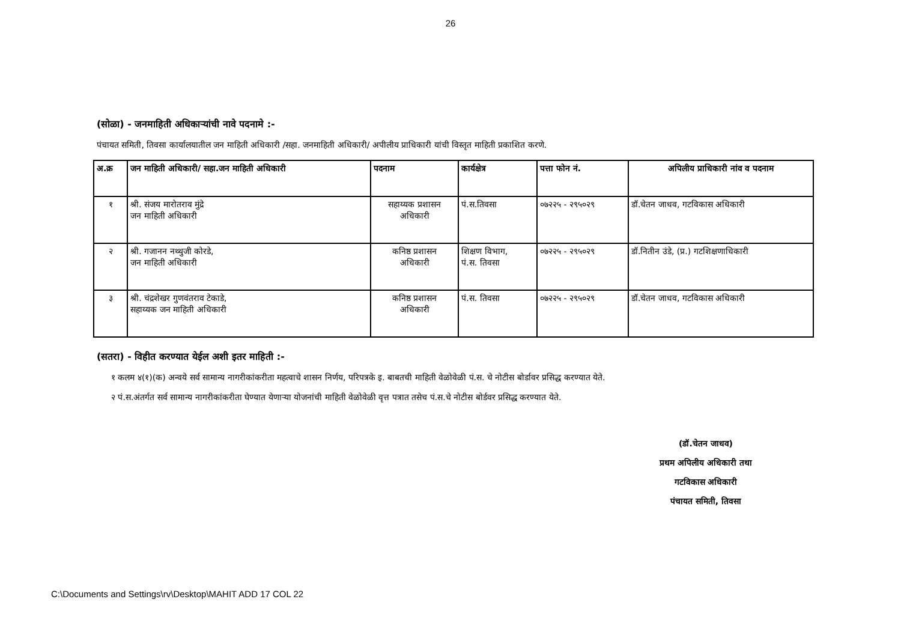26
(सोळा) - जनमाहिती अधिकाऱ्यांची नावे पदनामे :-
पंचायत समिती, तिवसा कार्यालयातील जन माहिती अधिकारी /सहा. जनमाहिती अधिकारी/ अपीलीय प्राधिकारी यांची विस्तृत माहिती प्रकाशित करणे.
| अ.क्र | जन माहिती अधिकारी/ सहा.जन माहिती अधिकारी | पदनाम | कार्यक्षेत्र | पत्ता फोन नं. | अपिलीय प्राधिकारी नांव व पदनाम |
| --- | --- | --- | --- | --- | --- |
| १ | श्री. संजय मारोतराव मुंद्रे जन माहिती अधिकारी | सहाय्यक प्रशासन अधिकारी | पं.स.तिवसा | ०७२२५ - २९५०२९ | डॉ.चेतन जाधव, गटविकास अधिकारी |
| २ | श्री. गजानन नथ्थुजी कोरडे, जन माहिती अधिकारी | कनिष्ठ प्रशासन अधिकारी | शिक्षण विभाग, पं.स. तिवसा | ०७२२५ - २९५०२९ | डॉ.नितीन उंडे, (प्र.) गटशिक्षणाधिकारी |
| ३ | श्री. चंद्रशेखर गुणवंतराव टेकाडे, सहाय्यक जन माहिती अधिकारी | कनिष्ठ प्रशासन अधिकारी | पं.स. तिवसा | ०७२२५ - २९५०२९ | डॉ.चेतन जाधव, गटविकास अधिकारी |
(सतरा) - विहीत करण्यात येईल अशी इतर माहिती :-
१ कलम ४(१)(क) अन्वये सर्व सामान्य नागरीकांकरीता महत्वाचे शासन निर्णय, परिपत्रके इ. बाबतची माहिती वेळोवेळी पं.स. चे नोटीस बोर्डावर प्रसिद्ध करण्यात येते.
२ पं.स.अंतर्गत सर्व सामान्य नागरीकांकरीता घेण्यात येणाऱ्या योजनांची माहिती वेळोवेळी वृत्त पत्रात तसेच पं.स.चे नोटीस बोर्डवर प्रसिद्ध करण्यात येते.
(डॉ.चेतन जाधव)
प्रथम अपिलीय अधिकारी तथा
गटविकास अधिकारी
पंचायत समिती, तिवसा
C:\Documents and Settings\rv\Desktop\MAHIT ADD 17 COL 22